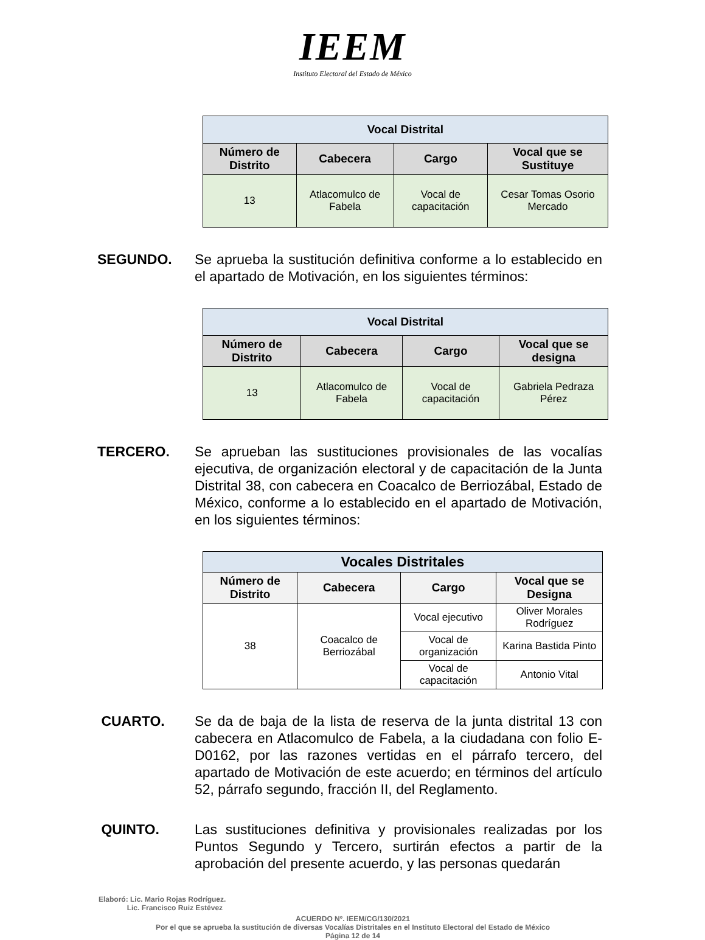IEEM
Instituto Electoral del Estado de México
| Vocal Distrital | | | |
| --- | --- | --- | --- |
| Número de Distrito | Cabecera | Cargo | Vocal que se Sustituye |
| 13 | Atlacomulco de Fabela | Vocal de capacitación | Cesar Tomas Osorio Mercado |
SEGUNDO. Se aprueba la sustitución definitiva conforme a lo establecido en el apartado de Motivación, en los siguientes términos:
| Vocal Distrital | | | |
| --- | --- | --- | --- |
| Número de Distrito | Cabecera | Cargo | Vocal que se designa |
| 13 | Atlacomulco de Fabela | Vocal de capacitación | Gabriela Pedraza Pérez |
TERCERO. Se aprueban las sustituciones provisionales de las vocalías ejecutiva, de organización electoral y de capacitación de la Junta Distrital 38, con cabecera en Coacalco de Berriozábal, Estado de México, conforme a lo establecido en el apartado de Motivación, en los siguientes términos:
| Vocales Distritales | | | |
| --- | --- | --- | --- |
| Número de Distrito | Cabecera | Cargo | Vocal que se Designa |
| 38 | Coacalco de Berriozábal | Vocal ejecutivo | Oliver Morales Rodríguez |
| | | Vocal de organización | Karina Bastida Pinto |
| | | Vocal de capacitación | Antonio Vital |
CUARTO. Se da de baja de la lista de reserva de la junta distrital 13 con cabecera en Atlacomulco de Fabela, a la ciudadana con folio E-D0162, por las razones vertidas en el párrafo tercero, del apartado de Motivación de este acuerdo; en términos del artículo 52, párrafo segundo, fracción II, del Reglamento.
QUINTO. Las sustituciones definitiva y provisionales realizadas por los Puntos Segundo y Tercero, surtirán efectos a partir de la aprobación del presente acuerdo, y las personas quedarán
Elaboró: Lic. Mario Rojas Rodríguez.
Lic. Francisco Ruiz Estévez
ACUERDO Nº. IEEM/CG/130/2021
Por el que se aprueba la sustitución de diversas Vocalías Distritales en el Instituto Electoral del Estado de México
Página 12 de 14